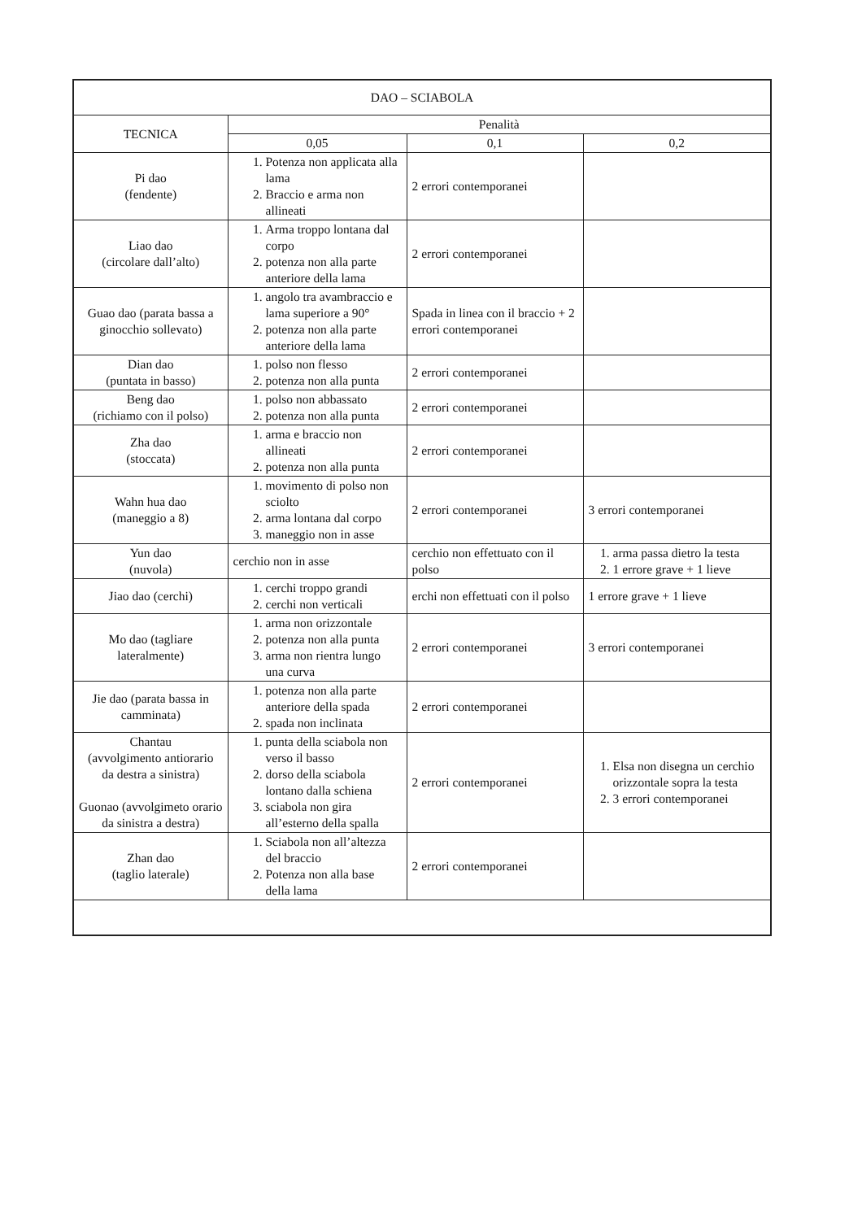| DAO – SCIABOLA | | | |
| --- | --- | --- | --- |
| TECNICA | Penalità | | |
| | 0,05 | 0,1 | 0,2 |
| Pi dao (fendente) | 1. Potenza non applicata alla lama 2. Braccio e arma non allineati | 2 errori contemporanei | |
| Liao dao (circolare dall’alto) | 1. Arma troppo lontana dal corpo 2. potenza non alla parte anteriore della lama | 2 errori contemporanei | |
| Guao dao (parata bassa a ginocchio sollevato) | 1. angolo tra avambraccio e lama superiore a 90° 2. potenza non alla parte anteriore della lama | Spada in linea con il braccio + 2 errori contemporanei | |
| Dian dao (puntata in basso) | 1. polso non flesso 2. potenza non alla punta | 2 errori contemporanei | |
| Beng dao (richiamo con il polso) | 1. polso non abbassato 2. potenza non alla punta | 2 errori contemporanei | |
| Zha dao (stoccata) | 1. arma e braccio non allineati 2. potenza non alla punta | 2 errori contemporanei | |
| Wahn hua dao (maneggio a 8) | 1. movimento di polso non sciolto 2. arma lontana dal corpo 3. maneggio non in asse | 2 errori contemporanei | 3 errori contemporanei |
| Yun dao (nuvola) | cerchio non in asse | cerchio non effettuato con il polso | 1. arma passa dietro la testa 2. 1 errore grave + 1 lieve |
| Jiao dao (cerchi) | 1. cerchi troppo grandi 2. cerchi non verticali | erchi non effettuati con il polso | 1 errore grave + 1 lieve |
| Mo dao (tagliare lateralmente) | 1. arma non orizzontale 2. potenza non alla punta 3. arma non rientra lungo una curva | 2 errori contemporanei | 3 errori contemporanei |
| Jie dao (parata bassa in camminata) | 1. potenza non alla parte anteriore della spada 2. spada non inclinata | 2 errori contemporanei | |
| Chantau (avvolgimento antiorario da destra a sinistra) Guonao (avvolgimeto orario da sinistra a destra) | 1. punta della sciabola non verso il basso 2. dorso della sciabola lontano dalla schiena 3. sciabola non gira all’esterno della spalla | 2 errori contemporanei | 1. Elsa non disegna un cerchio orizzontale sopra la testa 2. 3 errori contemporanei |
| Zhan dao (taglio laterale) | 1. Sciabola non all’altezza del braccio 2. Potenza non alla base della lama | 2 errori contemporanei | |